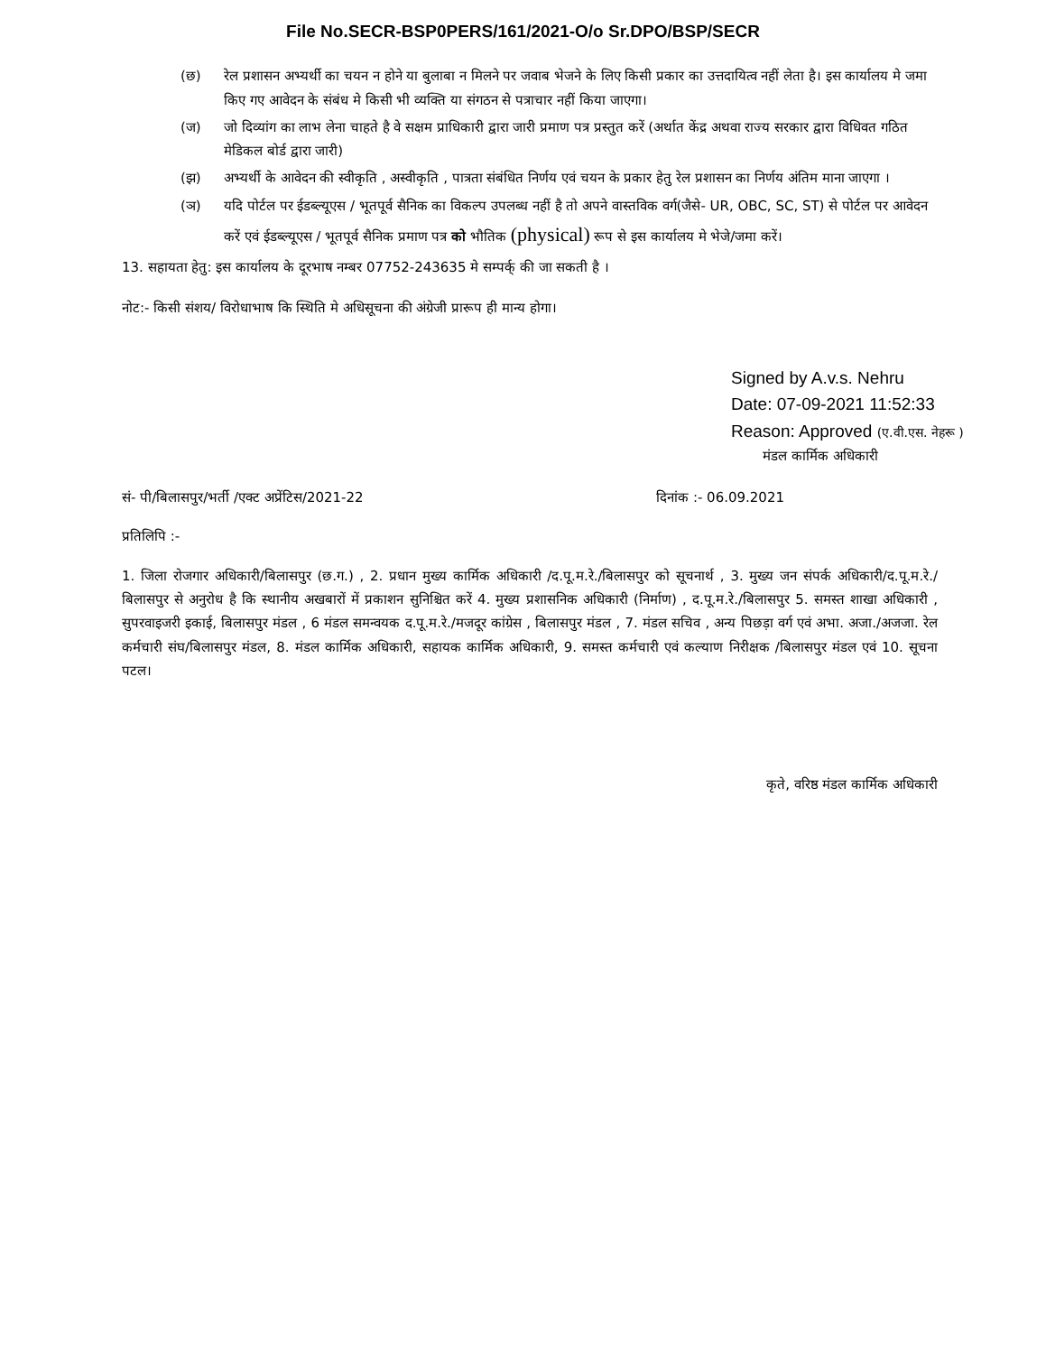File No.SECR-BSP0PERS/161/2021-O/o Sr.DPO/BSP/SECR
(छ) रेल प्रशासन अभ्यर्थी का चयन न होने या बुलाबा न मिलने पर जवाब भेजने के लिए किसी प्रकार का उत्तदायित्व नहीं लेता है। इस कार्यालय मे जमा किए गए आवेदन के संबंध मे किसी भी व्यक्ति या संगठन से पत्राचार नहीं किया जाएगा।
(ज) जो दिव्यांग का लाभ लेना चाहते है वे सक्षम प्राधिकारी द्वारा जारी प्रमाण पत्र प्रस्तुत करें (अर्थात केंद्र अथवा राज्य सरकार द्वारा विधिवत गठित मेडिकल बोर्ड द्वारा जारी)
(झ) अभ्यर्थी के आवेदन की स्वीकृति , अस्वीकृति , पात्रता संबंधित निर्णय एवं चयन के प्रकार हेतु रेल प्रशासन का निर्णय अंतिम माना जाएगा ।
(ञ) यदि पोर्टल पर ईडब्ल्यूएस / भूतपूर्व सैनिक का विकल्प उपलब्ध नहीं है तो अपने वास्तविक वर्ग(जैसे- UR, OBC, SC, ST) से पोर्टल पर आवेदन करें एवं ईडब्ल्यूएस / भूतपूर्व सैनिक प्रमाण पत्र को भौतिक (physical) रूप से इस कार्यालय मे भेजे/जमा करें।
13. सहायता हेतु: इस कार्यालय के दूरभाष नम्बर 07752-243635 मे सम्पर्क् की जा सकती है ।
नोट:- किसी संशय/ विरोधाभाष कि स्थिति मे अधिसूचना की अंग्रेजी प्रारूप ही मान्य होगा।
Signed by A.v.s. Nehru
Date: 07-09-2021 11:52:33
Reason: Approved (ए.वी.एस. नेहरू )
मंडल कार्मिक अधिकारी
सं- पी/बिलासपुर/भर्ती /एक्ट अप्रेंटिस/2021-22 दिनांक :- 06.09.2021
प्रतिलिपि :-
1. जिला रोजगार अधिकारी/बिलासपुर (छ.ग.) , 2. प्रधान मुख्य कार्मिक अधिकारी /द.पू.म.रे./बिलासपुर को सूचनार्थ , 3. मुख्य जन संपर्क अधिकारी/द.पू.म.रे./बिलासपुर से अनुरोध है कि स्थानीय अखबारों में प्रकाशन सुनिश्चित करें 4. मुख्य प्रशासनिक अधिकारी (निर्माण) , द.पू.म.रे./बिलासपुर 5. समस्त शाखा अधिकारी , सुपरवाइजरी इकाई, बिलासपुर मंडल , 6 मंडल समन्वयक द.पू.म.रे./मजदूर कांग्रेस , बिलासपुर मंडल , 7. मंडल सचिव , अन्य पिछड़ा वर्ग एवं अभा. अजा./अजजा. रेल कर्मचारी संघ/बिलासपुर मंडल, 8. मंडल कार्मिक अधिकारी, सहायक कार्मिक अधिकारी, 9. समस्त कर्मचारी एवं कल्याण निरीक्षक /बिलासपुर मंडल एवं 10. सूचना पटल।
कृते, वरिष्ठ मंडल कार्मिक अधिकारी